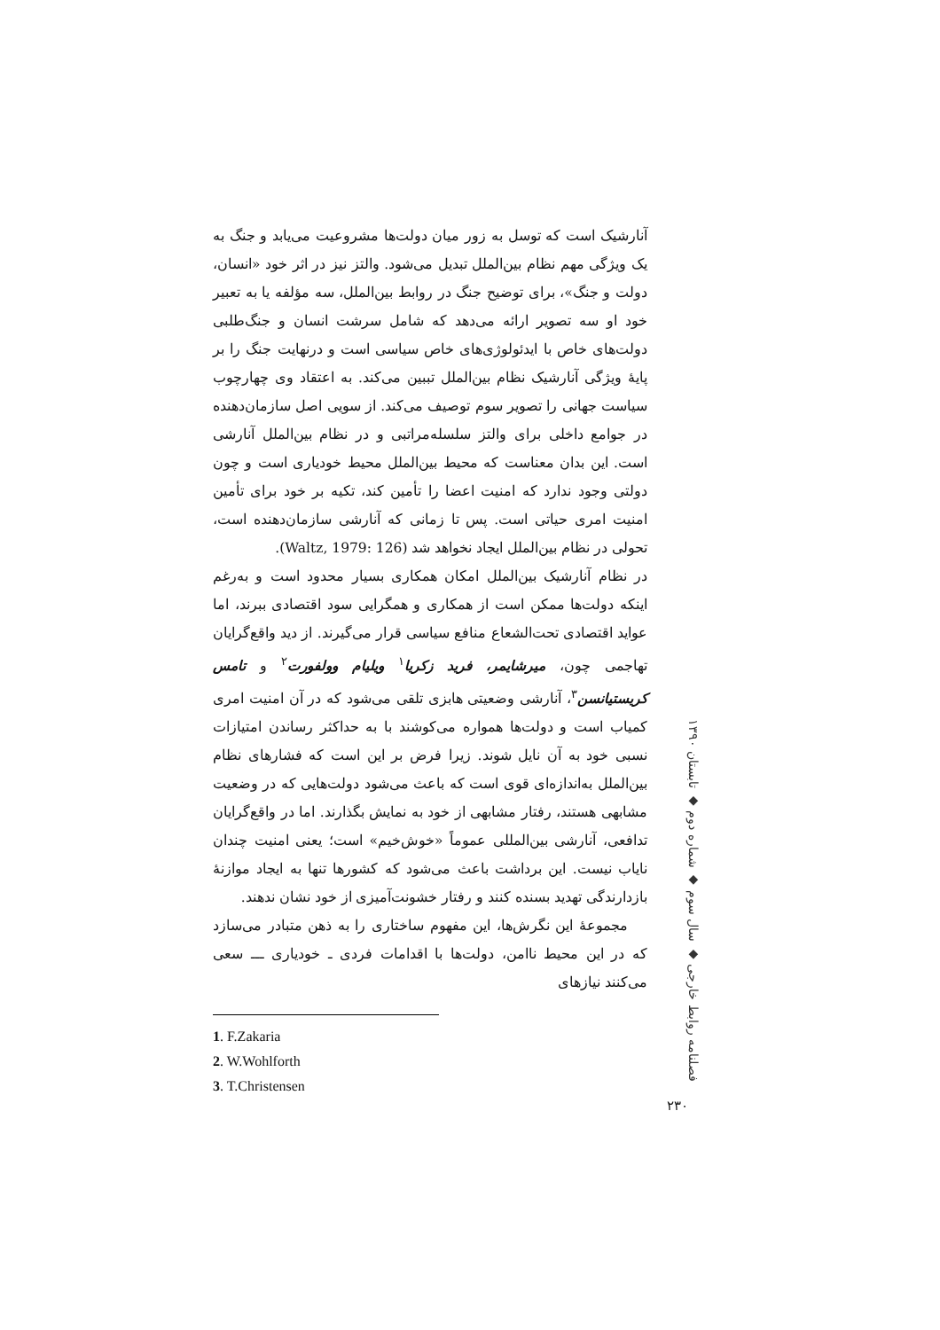آنارشیک است که توسل به زور میان دولت‌ها مشروعیت می‌یابد و جنگ به یک ویژگی مهم نظام بین‌الملل تبدیل می‌شود. والتز نیز در اثر خود «انسان، دولت و جنگ»، برای توضیح جنگ در روابط بین‌الملل، سه مؤلفه یا به تعبیر خود او سه تصویر ارائه می‌دهد که شامل سرشت انسان و جنگ‌طلبی دولت‌های خاص با ایدئولوژی‌های خاص سیاسی است و درنهایت جنگ را بر پایهٔ ویژگی آنارشیک نظام بین‌الملل تببین می‌کند. به اعتقاد وی چهارچوب سیاست جهانی را تصویر سوم توصیف می‌کند. از سویی اصل سازمان‌دهنده در جوامع داخلی برای والتز سلسله‌مراتبی و در نظام بین‌الملل آنارشی است. این بدان معناست که محیط بین‌الملل محیط خودیاری است و چون دولتی وجود ندارد که امنیت اعضا را تأمین کند، تکیه بر خود برای تأمین امنیت امری حیاتی است. پس تا زمانی که آنارشی سازمان‌دهنده است، تحولی در نظام بین‌الملل ایجاد نخواهد شد (Waltz, 1979: 126).
در نظام آنارشیک بین‌الملل امکان همکاری بسیار محدود است و به‌رغم اینکه دولت‌ها ممکن است از همکاری و همگرایی سود اقتصادی ببرند، اما عواید اقتصادی تحت‌الشعاع منافع سیاسی قرار می‌گیرند. از دید واقع‌گرایان تهاجمی چون، میرشایمر، فرید زکریا<sup>۱</sup> ویلیام وولفورت<sup>۲</sup> و تامس کریستیانسن<sup>۳</sup>، آنارشی وضعیتی هابزی تلقی می‌شود که در آن امنیت امری کمیاب است و دولت‌ها همواره می‌کوشند با به حداکثر رساندن امتیازات نسبی خود به آن نایل شوند. زیرا فرض بر این است که فشارهای نظام بین‌الملل به‌اندازه‌ای قوی است که باعث می‌شود دولت‌هایی که در وضعیت مشابهی هستند، رفتار مشابهی از خود به نمایش بگذارند. اما در واقع‌گرایان تدافعی، آنارشی بین‌المللی عموماً «خوش‌خیم» است؛ یعنی امنیت چندان نایاب نیست. این برداشت باعث می‌شود که کشورها تنها به ایجاد موازنهٔ بازدارندگی تهدید بسنده کنند و رفتار خشونت‌آمیزی از خود نشان ندهند.
مجموعهٔ این نگرش‌ها، این مفهوم ساختاری را به ذهن متبادر می‌سازد که در این محیط ناامن، دولت‌ها با اقدامات فردی ـ خودیاری ـــ سعی می‌کنند نیازهای
1. F.Zakaria
2. W.Wohlforth
3. T.Christensen
فصلنامه روابط خارجی ◆ سال سوم ◆ شماره دوم ◆ تابستان ۱۳۹۰
۲۳۰